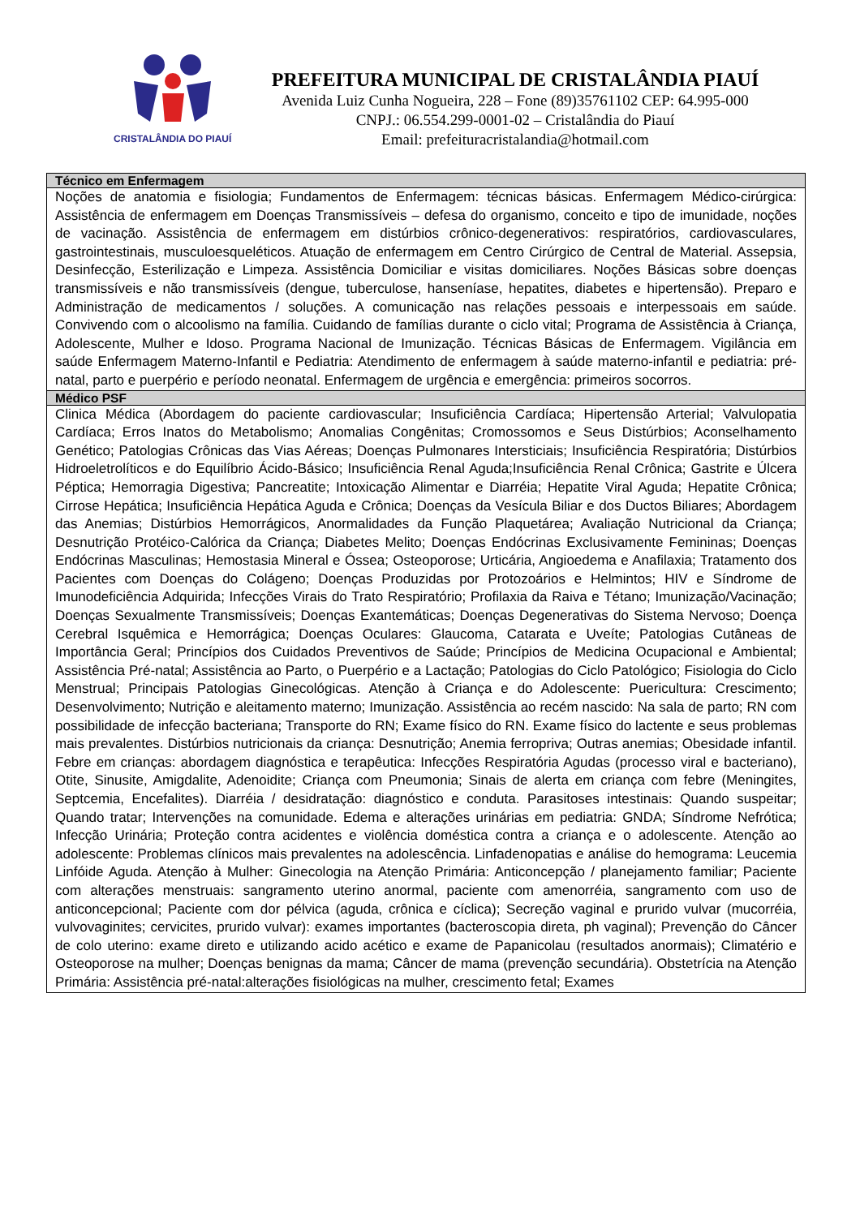CRISTALÂNDIA DO PIAUÍ
PREFEITURA MUNICIPAL DE CRISTALÂNDIA PIAUÍ
Avenida Luiz Cunha Nogueira, 228 – Fone (89)35761102 CEP: 64.995-000
CNPJ.: 06.554.299-0001-02 – Cristalândia do Piauí
Email: prefeituracristalandia@hotmail.com
| Técnico em Enfermagem |
| --- |
| Noções de anatomia e fisiologia; Fundamentos de Enfermagem: técnicas básicas. Enfermagem Médico-cirúrgica: Assistência de enfermagem em Doenças Transmissíveis – defesa do organismo, conceito e tipo de imunidade, noções de vacinação. Assistência de enfermagem em distúrbios crônico-degenerativos: respiratórios, cardiovasculares, gastrointestinais, musculoesqueléticos. Atuação de enfermagem em Centro Cirúrgico de Central de Material. Assepsia, Desinfecção, Esterilização e Limpeza. Assistência Domiciliar e visitas domiciliares. Noções Básicas sobre doenças transmissíveis e não transmissíveis (dengue, tuberculose, hanseníase, hepatites, diabetes e hipertensão). Preparo e Administração de medicamentos / soluções. A comunicação nas relações pessoais e interpessoais em saúde. Convivendo com o alcoolismo na família. Cuidando de famílias durante o ciclo vital; Programa de Assistência à Criança, Adolescente, Mulher e Idoso. Programa Nacional de Imunização. Técnicas Básicas de Enfermagem. Vigilância em saúde Enfermagem Materno-Infantil e Pediatria: Atendimento de enfermagem à saúde materno-infantil e pediatria: pré-natal, parto e puerpério e período neonatal. Enfermagem de urgência e emergência: primeiros socorros. |
| Médico PSF |
| Clinica Médica (Abordagem do paciente cardiovascular; Insuficiência Cardíaca; Hipertensão Arterial; Valvulopatia Cardíaca; Erros Inatos do Metabolismo; Anomalias Congênitas; Cromossomos e Seus Distúrbios; Aconselhamento Genético; Patologias Crônicas das Vias Aéreas; Doenças Pulmonares Intersticiais; Insuficiência Respiratória; Distúrbios Hidroeletrolíticos e do Equilíbrio Ácido-Básico; Insuficiência Renal Aguda;Insuficiência Renal Crônica; Gastrite e Úlcera Péptica; Hemorragia Digestiva; Pancreatite; Intoxicação Alimentar e Diarréia; Hepatite Viral Aguda; Hepatite Crônica; Cirrose Hepática; Insuficiência Hepática Aguda e Crônica; Doenças da Vesícula Biliar e dos Ductos Biliares; Abordagem das Anemias; Distúrbios Hemorrágicos, Anormalidades da Função Plaquetárea; Avaliação Nutricional da Criança; Desnutrição Protéico-Calórica da Criança; Diabetes Melito; Doenças Endócrinas Exclusivamente Femininas; Doenças Endócrinas Masculinas; Hemostasia Mineral e Óssea; Osteoporose; Urticária, Angioedema e Anafilaxia; Tratamento dos Pacientes com Doenças do Colágeno; Doenças Produzidas por Protozoários e Helmintos; HIV e Síndrome de Imunodeficiência Adquirida; Infecções Virais do Trato Respiratório; Profilaxia da Raiva e Tétano; Imunização/Vacinação; Doenças Sexualmente Transmissíveis; Doenças Exantemáticas; Doenças Degenerativas do Sistema Nervoso; Doença Cerebral Isquêmica e Hemorrágica; Doenças Oculares: Glaucoma, Catarata e Uveíte; Patologias Cutâneas de Importância Geral; Princípios dos Cuidados Preventivos de Saúde; Princípios de Medicina Ocupacional e Ambiental; Assistência Pré-natal; Assistência ao Parto, o Puerpério e a Lactação; Patologias do Ciclo Patológico; Fisiologia do Ciclo Menstrual; Principais Patologias Ginecológicas. Atenção à Criança e do Adolescente: Puericultura: Crescimento; Desenvolvimento; Nutrição e aleitamento materno; Imunização. Assistência ao recém nascido: Na sala de parto; RN com possibilidade de infecção bacteriana; Transporte do RN; Exame físico do RN. Exame físico do lactente e seus problemas mais prevalentes. Distúrbios nutricionais da criança: Desnutrição; Anemia ferropriva; Outras anemias; Obesidade infantil. Febre em crianças: abordagem diagnóstica e terapêutica: Infecções Respiratória Agudas (processo viral e bacteriano), Otite, Sinusite, Amigdalite, Adenoidite; Criança com Pneumonia; Sinais de alerta em criança com febre (Meningites, Septcemia, Encefalites). Diarréia / desidratação: diagnóstico e conduta. Parasitoses intestinais: Quando suspeitar; Quando tratar; Intervenções na comunidade. Edema e alterações urinárias em pediatria: GNDA; Síndrome Nefrótica; Infecção Urinária; Proteção contra acidentes e violência doméstica contra a criança e o adolescente. Atenção ao adolescente: Problemas clínicos mais prevalentes na adolescência. Linfadenopatias e análise do hemograma: Leucemia Linfóide Aguda. Atenção à Mulher: Ginecologia na Atenção Primária: Anticoncepção / planejamento familiar; Paciente com alterações menstruais: sangramento uterino anormal, paciente com amenorréia, sangramento com uso de anticoncepcional; Paciente com dor pélvica (aguda, crônica e cíclica); Secreção vaginal e prurido vulvar (mucorréia, vulvovaginites; cervicites, prurido vulvar): exames importantes (bacteroscopia direta, ph vaginal); Prevenção do Câncer de colo uterino: exame direto e utilizando acido acético e exame de Papanicolau (resultados anormais); Climatério e Osteoporose na mulher; Doenças benignas da mama; Câncer de mama (prevenção secundária). Obstetrícia na Atenção Primária: Assistência pré-natal:alterações fisiológicas na mulher, crescimento fetal; Exames |